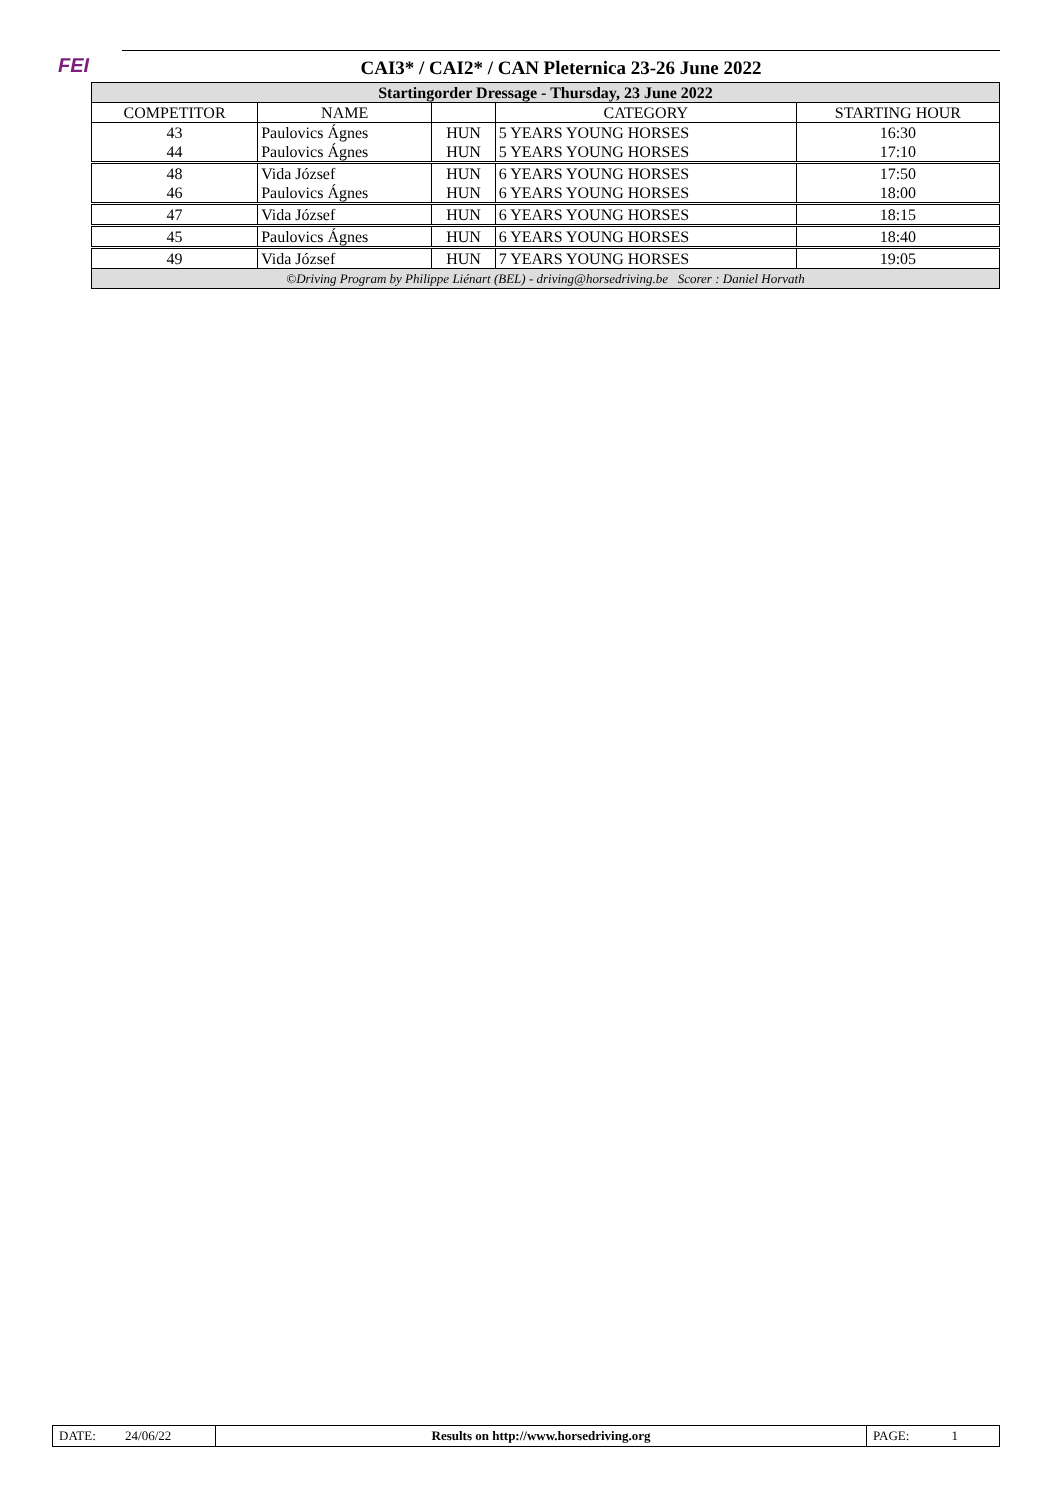FEI
CAI3* / CAI2* / CAN Pleternica 23-26 June 2022
| Startingorder Dressage - Thursday, 23 June 2022 | | | | |
| --- | --- | --- | --- | --- |
| COMPETITOR | NAME | | CATEGORY | STARTING HOUR |
| 43 44 | Paulovics Ágnes Paulovics Ágnes | HUN HUN | 5 YEARS YOUNG HORSES 5 YEARS YOUNG HORSES | 16:30 17:10 |
| 48 46 | Vida József Paulovics Ágnes | HUN HUN | 6 YEARS YOUNG HORSES 6 YEARS YOUNG HORSES | 17:50 18:00 |
| 47 | Vida József | HUN | 6 YEARS YOUNG HORSES | 18:15 |
| 45 | Paulovics Ágnes | HUN | 6 YEARS YOUNG HORSES | 18:40 |
| 49 | Vida József | HUN | 7 YEARS YOUNG HORSES | 19:05 |
| ©Driving Program by Philippe Liénart (BEL) - driving@horsedriving.be Scorer : Daniel Horvath | | | | |
| DATE: 24/06/22 | Results on http://www.horsedriving.org | PAGE: 1 |